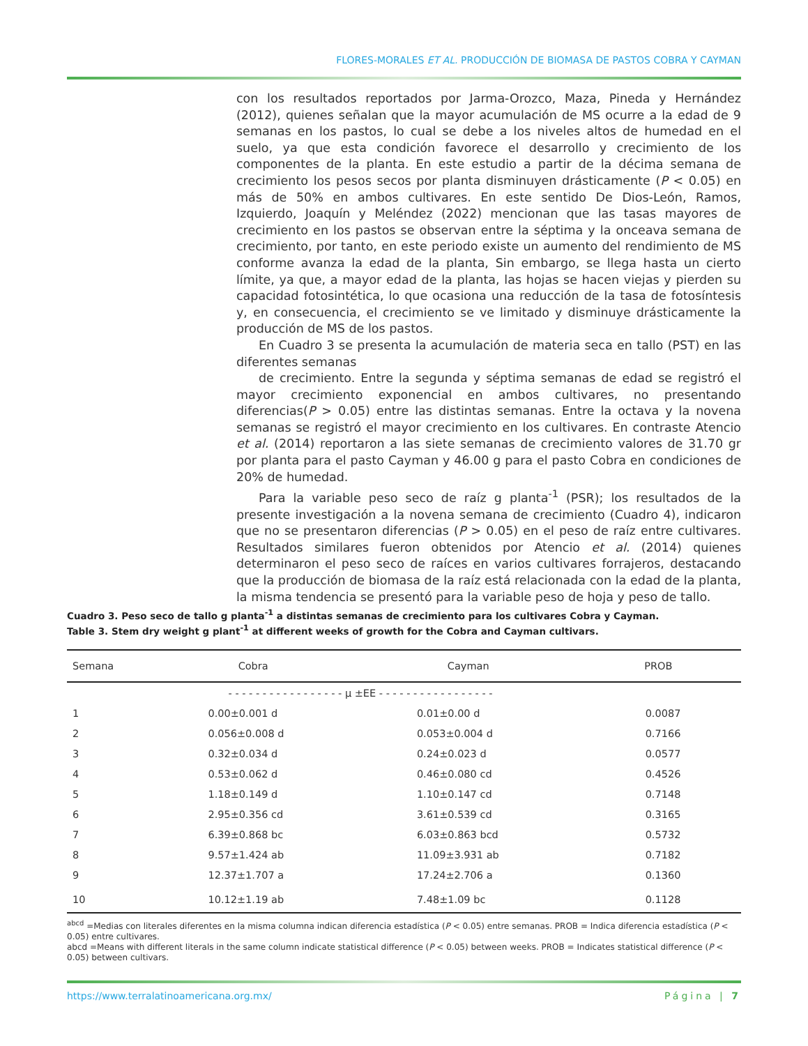FLORES-MORALES ET AL. PRODUCCIÓN DE BIOMASA DE PASTOS COBRA Y CAYMAN
con los resultados reportados por Jarma-Orozco, Maza, Pineda y Hernández (2012), quienes señalan que la mayor acumulación de MS ocurre a la edad de 9 semanas en los pastos, lo cual se debe a los niveles altos de humedad en el suelo, ya que esta condición favorece el desarrollo y crecimiento de los componentes de la planta. En este estudio a partir de la décima semana de crecimiento los pesos secos por planta disminuyen drásticamente (P < 0.05) en más de 50% en ambos cultivares. En este sentido De Dios-León, Ramos, Izquierdo, Joaquín y Meléndez (2022) mencionan que las tasas mayores de crecimiento en los pastos se observan entre la séptima y la onceava semana de crecimiento, por tanto, en este periodo existe un aumento del rendimiento de MS conforme avanza la edad de la planta, Sin embargo, se llega hasta un cierto límite, ya que, a mayor edad de la planta, las hojas se hacen viejas y pierden su capacidad fotosintética, lo que ocasiona una reducción de la tasa de fotosíntesis y, en consecuencia, el crecimiento se ve limitado y disminuye drásticamente la producción de MS de los pastos.
En Cuadro 3 se presenta la acumulación de materia seca en tallo (PST) en las diferentes semanas
de crecimiento. Entre la segunda y séptima semanas de edad se registró el mayor crecimiento exponencial en ambos cultivares, no presentando diferencias(P > 0.05) entre las distintas semanas. Entre la octava y la novena semanas se registró el mayor crecimiento en los cultivares. En contraste Atencio et al. (2014) reportaron a las siete semanas de crecimiento valores de 31.70 gr por planta para el pasto Cayman y 46.00 g para el pasto Cobra en condiciones de 20% de humedad.
Para la variable peso seco de raíz g planta<sup>-1</sup> (PSR); los resultados de la presente investigación a la novena semana de crecimiento (Cuadro 4), indicaron que no se presentaron diferencias (P > 0.05) en el peso de raíz entre cultivares. Resultados similares fueron obtenidos por Atencio et al. (2014) quienes determinaron el peso seco de raíces en varios cultivares forrajeros, destacando que la producción de biomasa de la raíz está relacionada con la edad de la planta, la misma tendencia se presentó para la variable peso de hoja y peso de tallo.
Cuadro 3. Peso seco de tallo g planta<sup>-1</sup> a distintas semanas de crecimiento para los cultivares Cobra y Cayman.
Table 3. Stem dry weight g plant<sup>-1</sup> at different weeks of growth for the Cobra and Cayman cultivars.
| Semana | Cobra | Cayman | PROB |
| --- | --- | --- | --- |
| | - - - - - - - - - - - - - - - - - μ ±EE - - - - - - - - - - - - - - - - - | | |
| 1 | 0.00±0.001 d | 0.01±0.00 d | 0.0087 |
| 2 | 0.056±0.008 d | 0.053±0.004 d | 0.7166 |
| 3 | 0.32±0.034 d | 0.24±0.023 d | 0.0577 |
| 4 | 0.53±0.062 d | 0.46±0.080 cd | 0.4526 |
| 5 | 1.18±0.149 d | 1.10±0.147 cd | 0.7148 |
| 6 | 2.95±0.356 cd | 3.61±0.539 cd | 0.3165 |
| 7 | 6.39±0.868 bc | 6.03±0.863 bcd | 0.5732 |
| 8 | 9.57±1.424 ab | 11.09±3.931 ab | 0.7182 |
| 9 | 12.37±1.707 a | 17.24±2.706 a | 0.1360 |
| 10 | 10.12±1.19 ab | 7.48±1.09 bc | 0.1128 |
<sup>abcd</sup> =Medias con literales diferentes en la misma columna indican diferencia estadística (P < 0.05) entre semanas. PROB = Indica diferencia estadística (P < 0.05) entre cultivares.
abcd =Means with different literals in the same column indicate statistical difference (P < 0.05) between weeks. PROB = Indicates statistical difference (P < 0.05) between cultivars.
https://www.terralatinoamericana.org.mx/ Página | 7